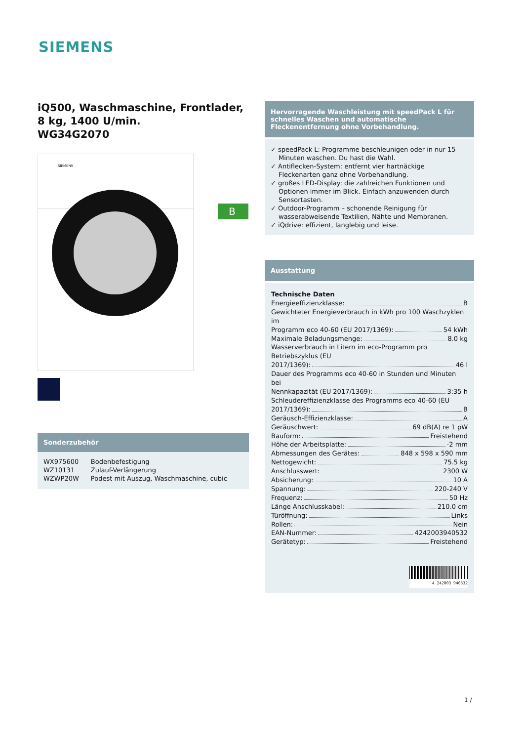SIEMENS
iQ500, Waschmaschine, Frontlader, 8 kg, 1400 U/min.
WG34G2070
SIEMENS
Sonderzubehör
| WX975600 | Bodenbefestigung |
| WZ10131 | Zulauf-Verlängerung |
| WZWP20W | Podest mit Auszug, Waschmaschine, cubic |
B
Hervorragende Waschleistung mit speedPack L für schnelles Waschen und automatische Fleckenentfernung ohne Vorbehandlung.
✓ speedPack L: Programme beschleunigen oder in nur 15 Minuten waschen. Du hast die Wahl.
✓ Antiflecken-System: entfernt vier hartnäckige Fleckenarten ganz ohne Vorbehandlung.
✓ großes LED-Display: die zahlreichen Funktionen und Optionen immer im Blick. Einfach anzuwenden durch Sensortasten.
✓ Outdoor-Programm – schonende Reinigung für wasserabweisende Textilien, Nähte und Membranen.
✓ iQdrive: effizient, langlebig und leise.
Ausstattung
Technische Daten
Energieeffizienzklasse: B
Gewichteter Energieverbrauch in kWh pro 100 Waschzyklen im
Programm eco 40-60 (EU 2017/1369): 54 kWh
Maximale Beladungsmenge: 8.0 kg
Wasserverbrauch in Litern im eco-Programm pro Betriebszyklus (EU
2017/1369): 46 l
Dauer des Programms eco 40-60 in Stunden und Minuten bei
Nennkapazität (EU 2017/1369): 3:35 h
Schleudereffizienzklasse des Programms eco 40-60 (EU
2017/1369): B
Geräusch-Effizienzklasse: A
Geräuschwert: 69 dB(A) re 1 pW
Bauform: Freistehend
Höhe der Arbeitsplatte: -2 mm
Abmessungen des Gerätes: 848 x 598 x 590 mm
Nettogewicht: 75.5 kg
Anschlusswert: 2300 W
Absicherung: 10 A
Spannung: 220-240 V
Frequenz: 50 Hz
Länge Anschlusskabel: 210.0 cm
Türöffnung: Links
Rollen: Nein
EAN-Nummer: 4242003940532
Gerätetyp: Freistehend
4 242003 940532
1 /